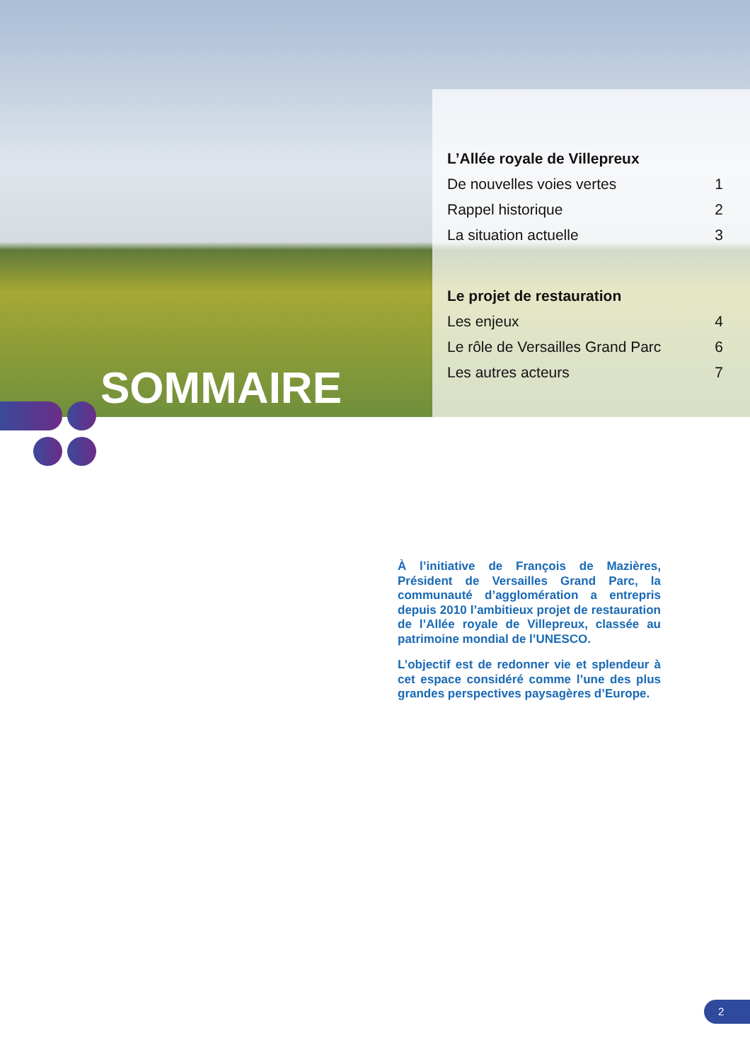L’Allée royale de Villepreux
De nouvelles voies vertes 1
Rappel historique 2
La situation actuelle 3
Le projet de restauration
Les enjeux 4
Le rôle de Versailles Grand Parc 6
Les autres acteurs 7
SOMMAIRE
À l’initiative de François de Mazières, Président de Versailles Grand Parc, la communauté d’agglomération a entrepris depuis 2010 l’ambitieux projet de restauration de l’Allée royale de Villepreux, classée au patrimoine mondial de l’UNESCO.
L’objectif est de redonner vie et splendeur à cet espace considéré comme l’une des plus grandes perspectives paysagères d’Europe.
2